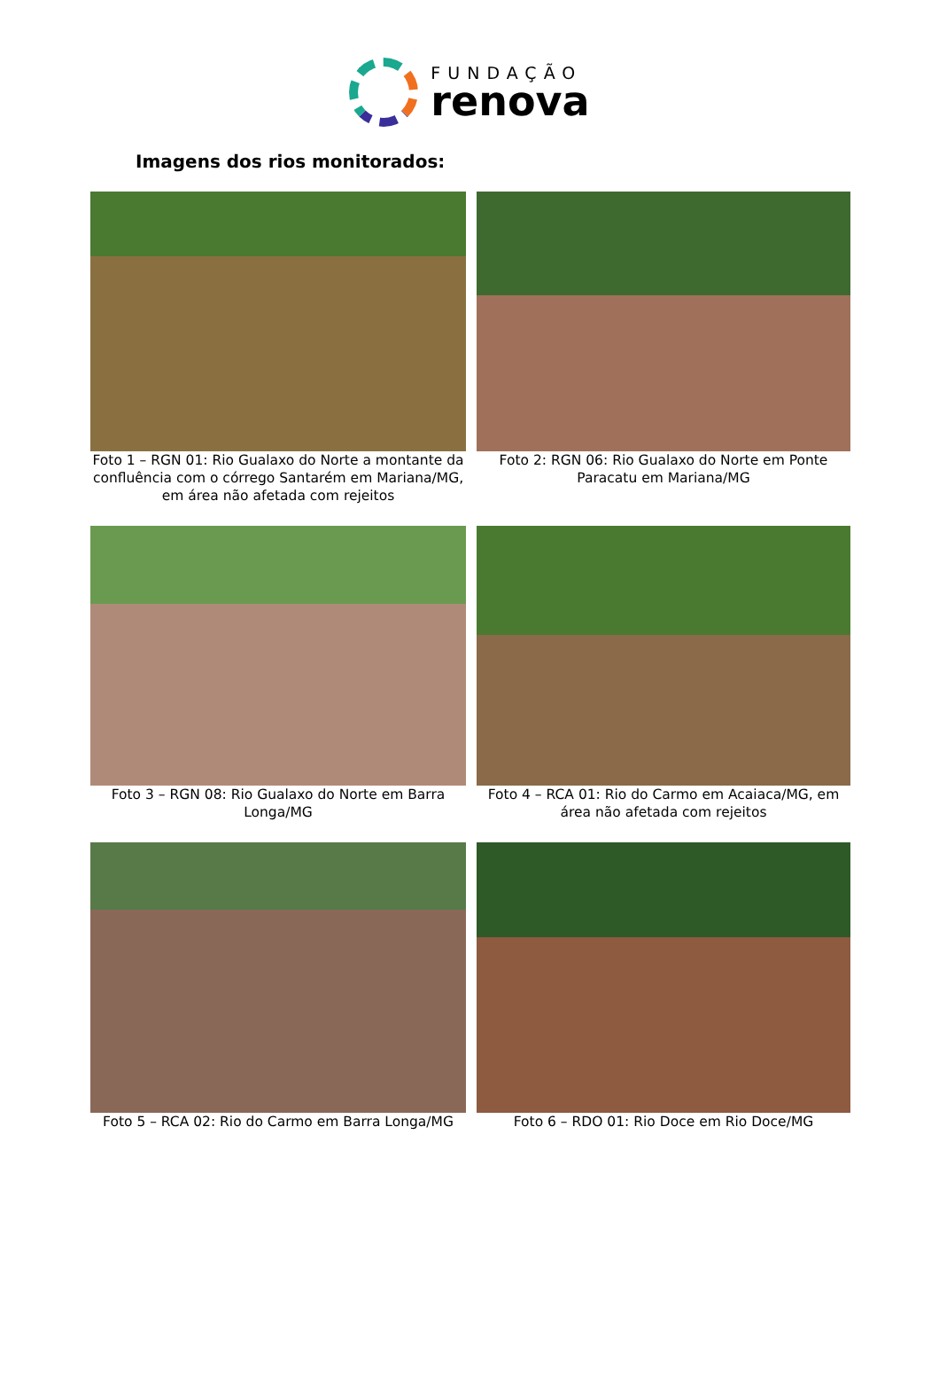FUNDAÇÃO
renova
Imagens dos rios monitorados:
Foto 1 – RGN 01: Rio Gualaxo do Norte a montante da confluência com o córrego Santarém em Mariana/MG, em área não afetada com rejeitos
Foto 2: RGN 06: Rio Gualaxo do Norte em Ponte Paracatu em Mariana/MG
Foto 3 – RGN 08: Rio Gualaxo do Norte em Barra Longa/MG
Foto 4 – RCA 01: Rio do Carmo em Acaiaca/MG, em área não afetada com rejeitos
Foto 5 – RCA 02: Rio do Carmo em Barra Longa/MG
Foto 6 – RDO 01: Rio Doce em Rio Doce/MG